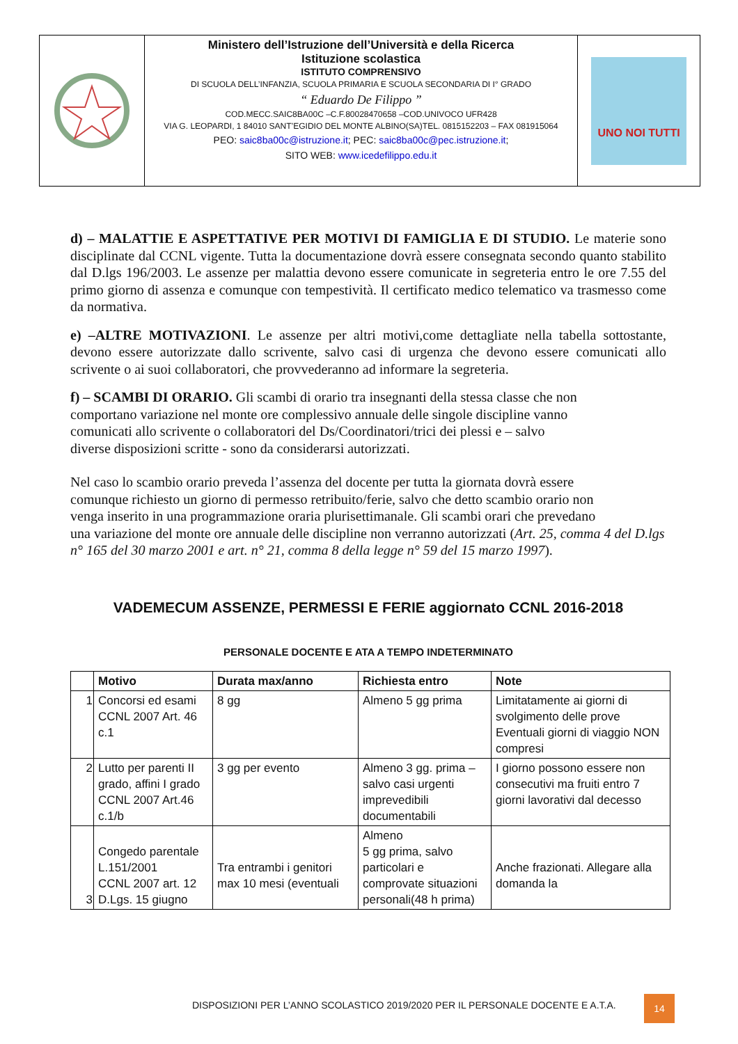Ministero dell’Istruzione dell’Università e della Ricerca
Istituzione scolastica
ISTITUTO COMPRENSIVO
DI SCUOLA DELL’INFANZIA, SCUOLA PRIMARIA E SCUOLA SECONDARIA DI I° GRADO
“ Eduardo De Filippo ”
COD.MECC.SAIC8BA00C –C.F.80028470658 –COD.UNIVOCO UFR428
VIA G. LEOPARDI, 1 84010 SANT’EGIDIO DEL MONTE ALBINO(SA)TEL. 0815152203 – FAX 081915064
PEO: saic8ba00c@istruzione.it; PEC: saic8ba00c@pec.istruzione.it;
SITO WEB: www.icedefilippo.edu.it
UNO NOI TUTTI
d) – MALATTIE E ASPETTATIVE PER MOTIVI DI FAMIGLIA E DI STUDIO. Le materie sono disciplinate dal CCNL vigente. Tutta la documentazione dovrà essere consegnata secondo quanto stabilito dal D.lgs 196/2003. Le assenze per malattia devono essere comunicate in segreteria entro le ore 7.55 del primo giorno di assenza e comunque con tempestività. Il certificato medico telematico va trasmesso come da normativa.
e) –ALTRE MOTIVAZIONI. Le assenze per altri motivi,come dettagliate nella tabella sottostante, devono essere autorizzate dallo scrivente, salvo casi di urgenza che devono essere comunicati allo scrivente o ai suoi collaboratori, che provvederanno ad informare la segreteria.
f) – SCAMBI DI ORARIO. Gli scambi di orario tra insegnanti della stessa classe che non
comportano variazione nel monte ore complessivo annuale delle singole discipline vanno
comunicati allo scrivente o collaboratori del Ds/Coordinatori/trici dei plessi e – salvo
diverse disposizioni scritte - sono da considerarsi autorizzati.
Nel caso lo scambio orario preveda l’assenza del docente per tutta la giornata dovrà essere
comunque richiesto un giorno di permesso retribuito/ferie, salvo che detto scambio orario non
venga inserito in una programmazione oraria plurisettimanale. Gli scambi orari che prevedano
una variazione del monte ore annuale delle discipline non verranno autorizzati (Art. 25, comma 4 del D.lgs n° 165 del 30 marzo 2001 e art. n° 21, comma 8 della legge n° 59 del 15 marzo 1997).
VADEMECUM ASSENZE, PERMESSI E FERIE aggiornato CCNL 2016-2018
PERSONALE DOCENTE E ATA A TEMPO INDETERMINATO
| | Motivo | Durata max/anno | Richiesta entro | Note |
| --- | --- | --- | --- | --- |
| 1 | Concorsi ed esami CCNL 2007 Art. 46 c.1 | 8 gg | Almeno 5 gg prima | Limitatamente ai giorni di svolgimento delle prove Eventuali giorni di viaggio NON compresi |
| 2 | Lutto per parenti II grado, affini I grado CCNL 2007 Art.46 c.1/b | 3 gg per evento | Almeno 3 gg. prima – salvo casi urgenti imprevedibili documentabili | I giorno possono essere non consecutivi ma fruiti entro 7 giorni lavorativi dal decesso |
| 3 | Congedo parentale L.151/2001 CCNL 2007 art. 12 D.Lgs. 15 giugno | Tra entrambi i genitori max 10 mesi (eventuali | Almeno 5 gg prima, salvo particolari e comprovate situazioni personali(48 h prima) | Anche frazionati. Allegare alla domanda la |
DISPOSIZIONI PER L’ANNO SCOLASTICO 2019/2020 PER IL PERSONALE DOCENTE E A.T.A.
14